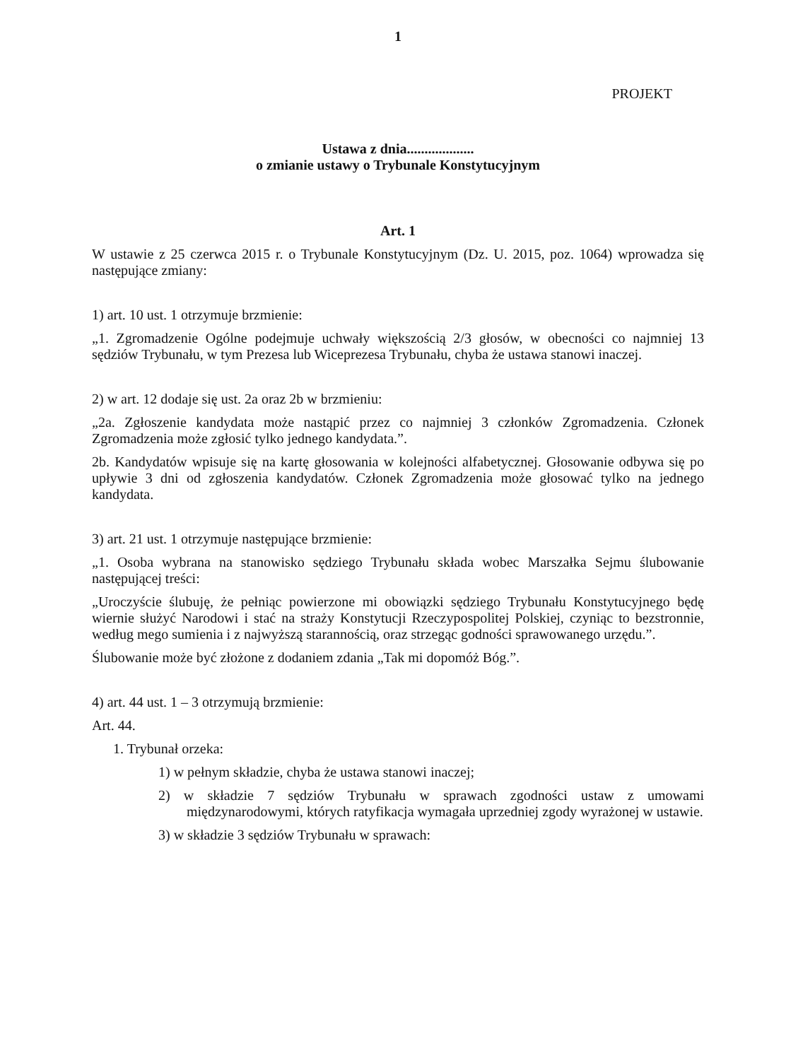1
PROJEKT
Ustawa z dnia...................
o zmianie ustawy o Trybunale Konstytucyjnym
Art. 1
W ustawie z 25 czerwca 2015 r. o Trybunale Konstytucyjnym (Dz. U. 2015, poz. 1064) wprowadza się następujące zmiany:
1) art. 10 ust. 1 otrzymuje brzmienie:
„1. Zgromadzenie Ogólne podejmuje uchwały większością 2/3 głosów, w obecności co najmniej 13 sędziów Trybunału, w tym Prezesa lub Wiceprezesa Trybunału, chyba że ustawa stanowi inaczej.
2) w art. 12 dodaje się ust. 2a oraz 2b w brzmieniu:
„2a. Zgłoszenie kandydata może nastąpić przez co najmniej 3 członków Zgromadzenia. Członek Zgromadzenia może zgłosić tylko jednego kandydata.”.
2b. Kandydatów wpisuje się na kartę głosowania w kolejności alfabetycznej. Głosowanie odbywa się po upływie 3 dni od zgłoszenia kandydatów. Członek Zgromadzenia może głosować tylko na jednego kandydata.
3) art. 21 ust. 1 otrzymuje następujące brzmienie:
„1. Osoba wybrana na stanowisko sędziego Trybunału składa wobec Marszałka Sejmu ślubowanie następującej treści:
„Uroczyście ślubuję, że pełniąc powierzone mi obowiązki sędziego Trybunału Konstytucyjnego będę wiernie służyć Narodowi i stać na straży Konstytucji Rzeczypospolitej Polskiej, czyniąc to bezstronnie, według mego sumienia i z najwyższą starannością, oraz strzegąc godności sprawowanego urzędu.”.
Ślubowanie może być złożone z dodaniem zdania „Tak mi dopomóż Bóg.”.
4) art. 44 ust. 1 – 3 otrzymują brzmienie:
Art. 44.
1. Trybunał orzeka:
1) w pełnym składzie, chyba że ustawa stanowi inaczej;
2) w składzie 7 sędziów Trybunału w sprawach zgodności ustaw z umowami międzynarodowymi, których ratyfikacja wymagała uprzedniej zgody wyrażonej w ustawie.
3) w składzie 3 sędziów Trybunału w sprawach: